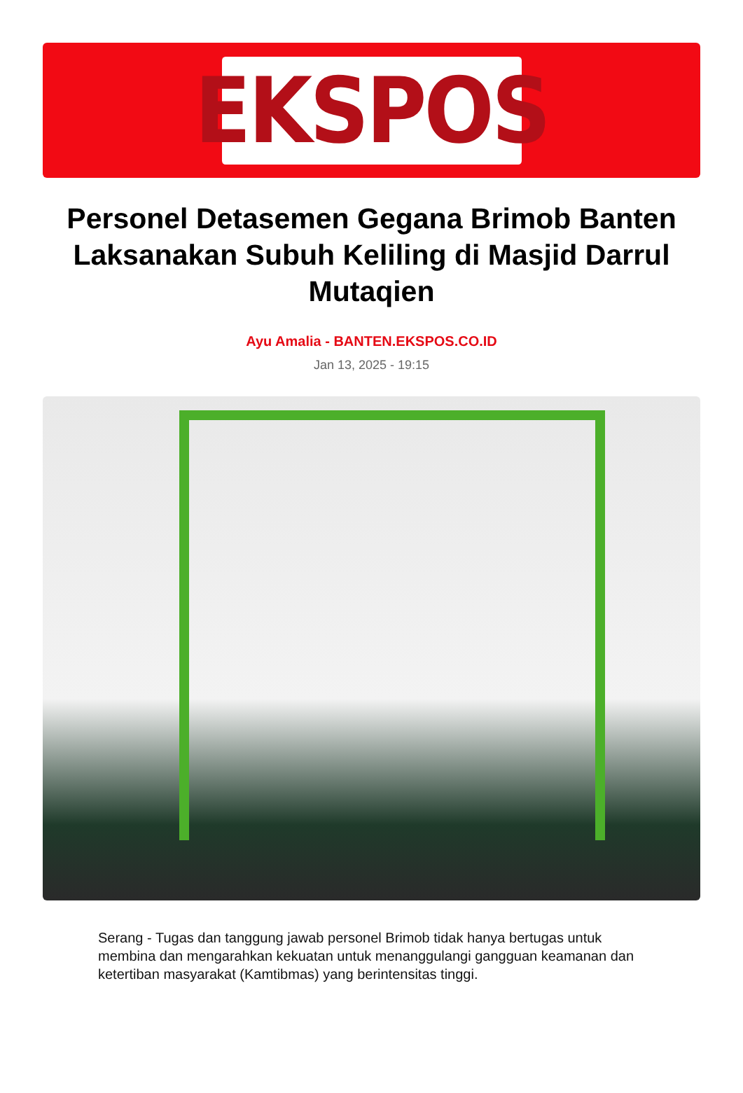EKSPOS
Personel Detasemen Gegana Brimob Banten Laksanakan Subuh Keliling di Masjid Darrul Mutaqien
Ayu Amalia - BANTEN.EKSPOS.CO.ID
Jan 13, 2025 - 19:15
Serang - Tugas dan tanggung jawab personel Brimob tidak hanya bertugas untuk membina dan mengarahkan kekuatan untuk menanggulangi gangguan keamanan dan ketertiban masyarakat (Kamtibmas) yang berintensitas tinggi.